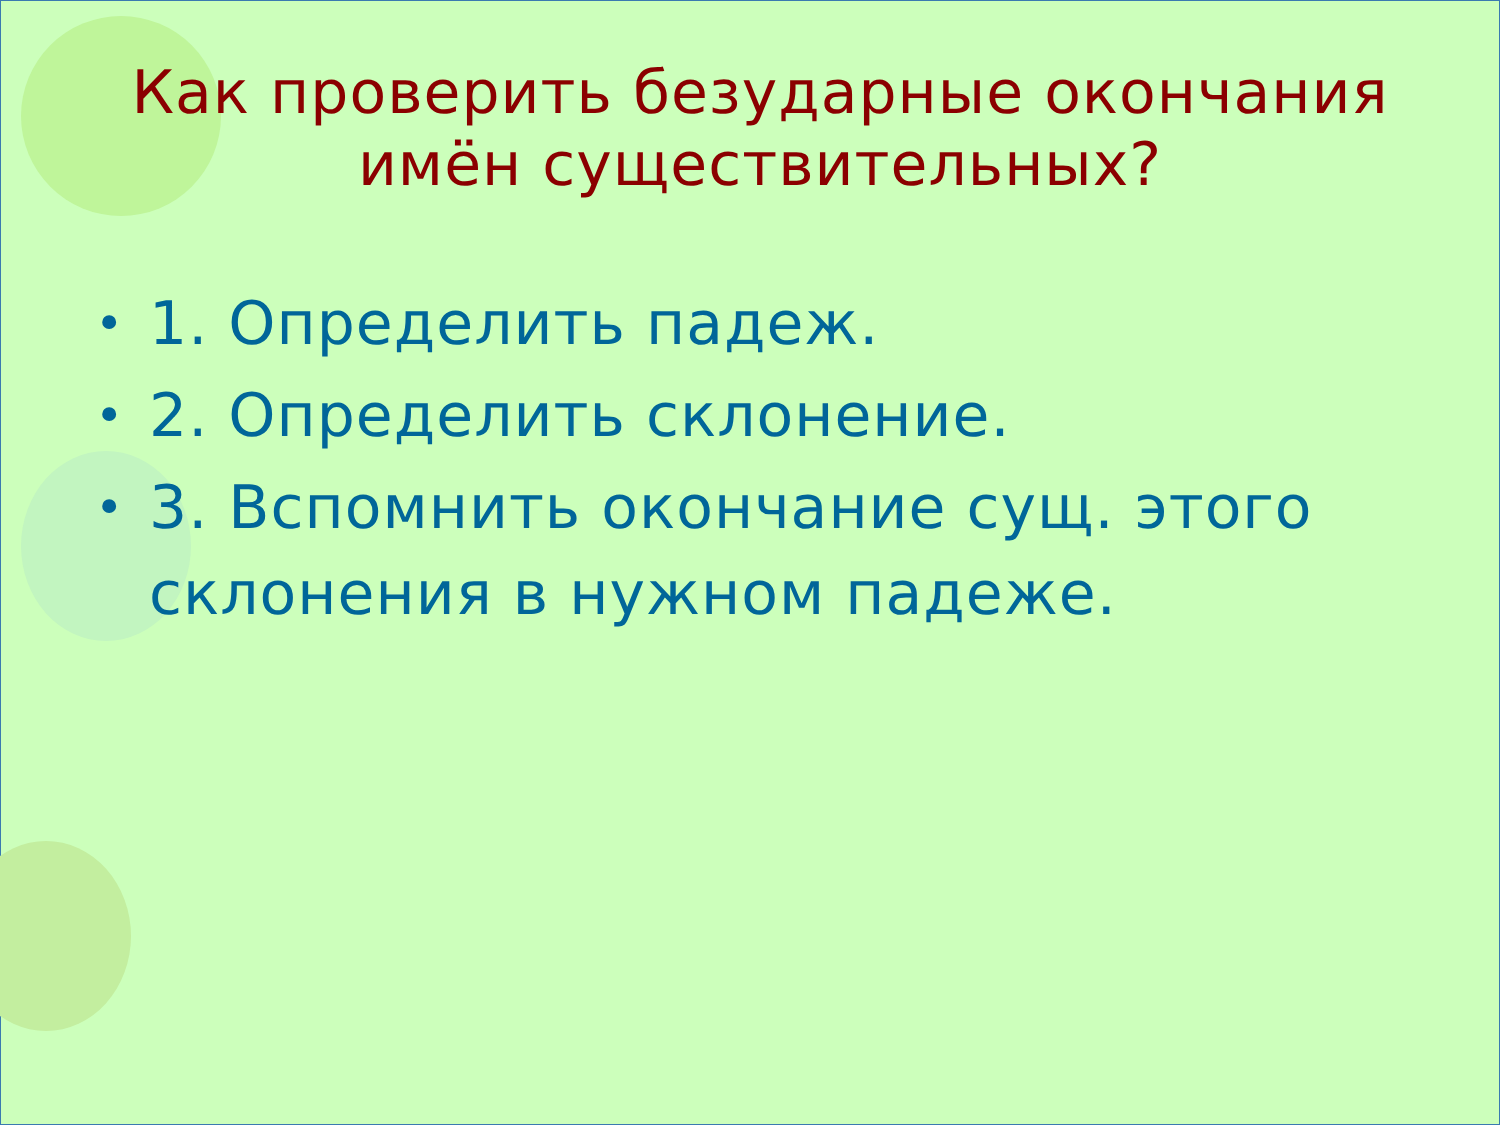Как проверить безударные окончания имён существительных?
• 1. Определить падеж.
• 2. Определить склонение.
• 3. Вспомнить окончание сущ. этого склонения в нужном падеже.